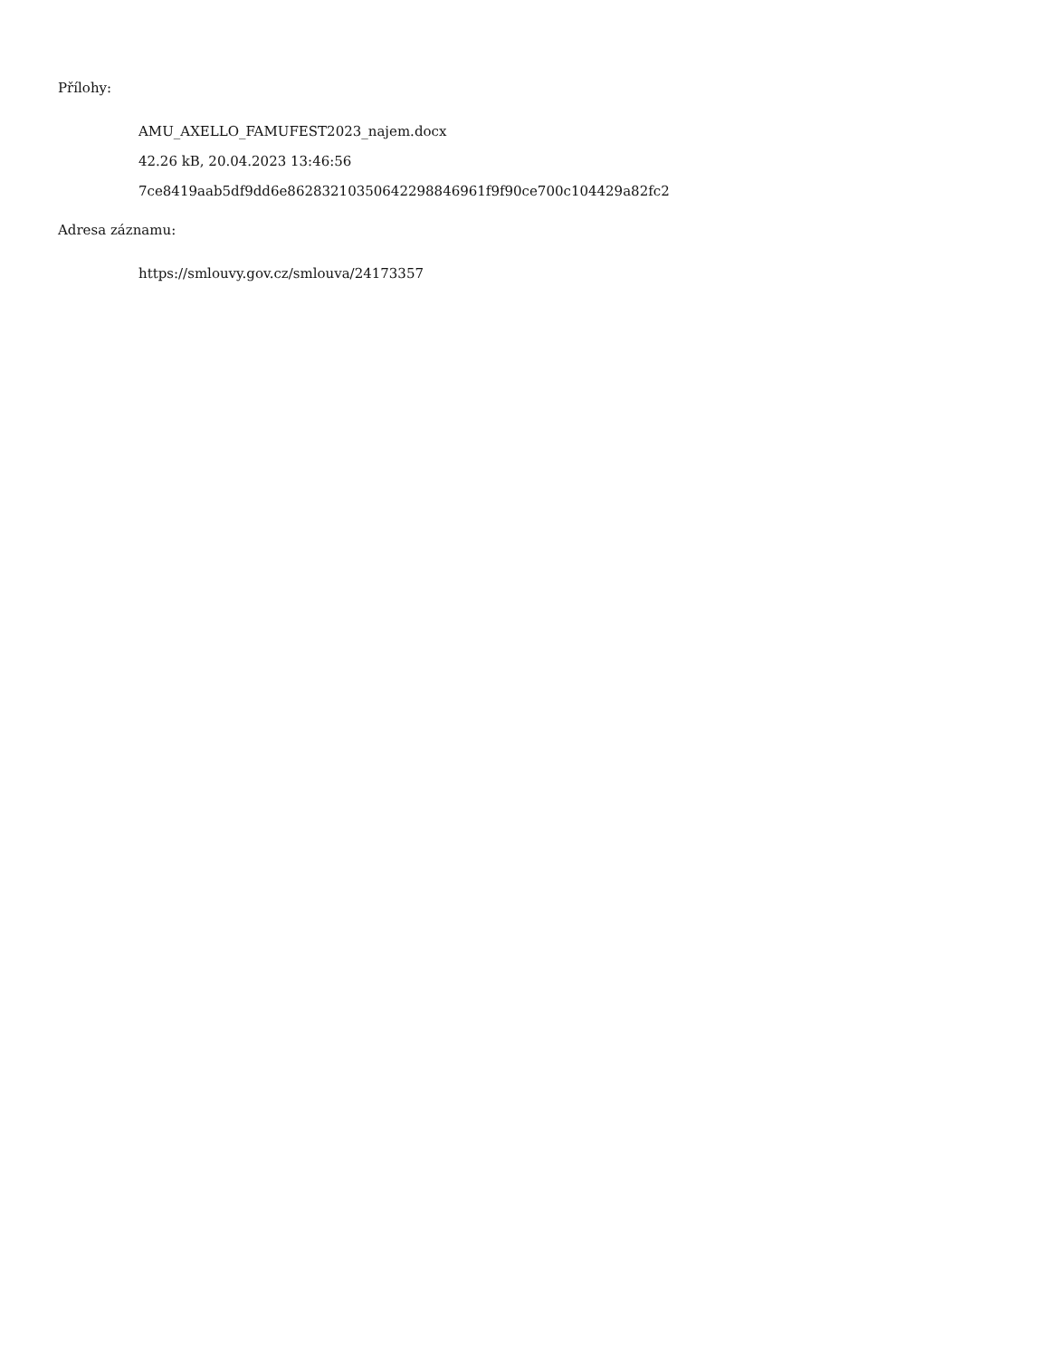Přílohy:
AMU_AXELLO_FAMUFEST2023_najem.docx
42.26 kB, 20.04.2023 13:46:56
7ce8419aab5df9dd6e862832103506422988469​61f9f90ce700c104429a82fc2
Adresa záznamu:
https://smlouvy.gov.cz/smlouva/24173357